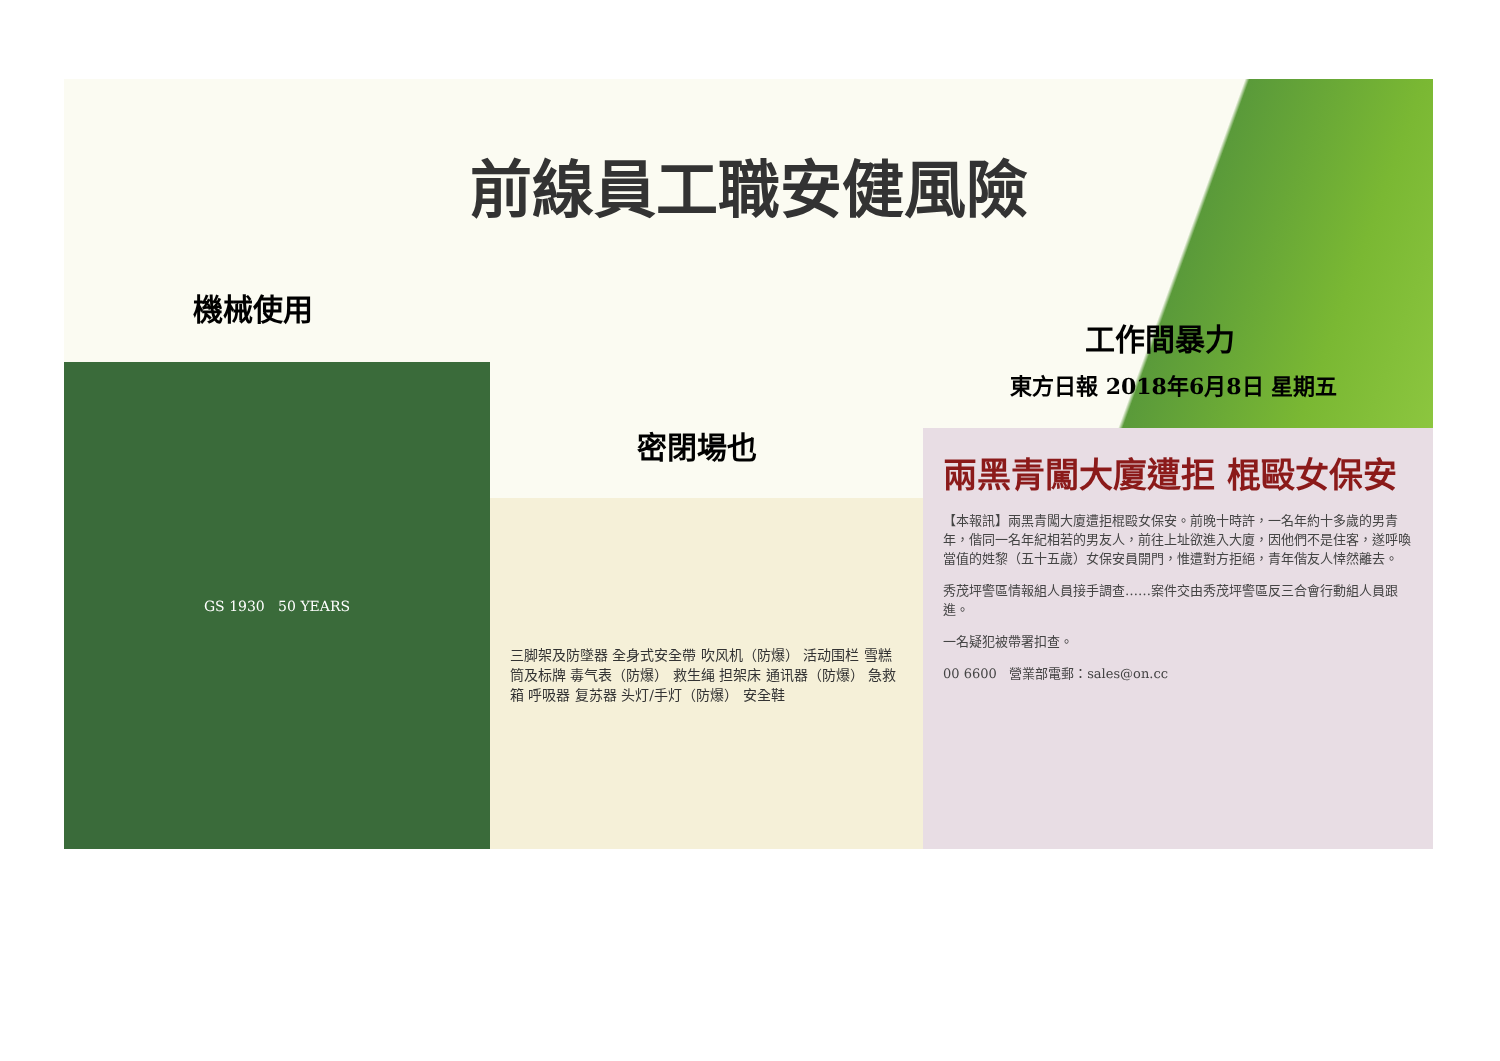前線員工職安健風險
機械使用
工作間暴力
東方日報 2018年6月8日 星期五
密閉場也
GS 1930 50 YEARS
三脚架及防墜器 全身式安全帶 吹风机（防爆） 活动围栏 雪糕筒及标牌 毒气表（防爆） 救生绳 担架床 通讯器（防爆） 急救箱 呼吸器 复苏器 头灯/手灯（防爆） 安全鞋
兩黑青闖大廈遭拒 棍毆女保安
【本報訊】兩黑青闖大廈遭拒棍毆女保安。前晚十時許，一名年約十多歲的男青年，偕同一名年紀相若的男友人，前往上址欲進入大廈，因他們不是住客，遂呼喚當值的姓黎（五十五歲）女保安員開門，惟遭對方拒絕，青年偕友人悻然離去。
秀茂坪警區情報組人員接手調查……案件交由秀茂坪警區反三合會行動組人員跟進。
一名疑犯被帶署扣查。
00 6600 營業部電郵：sales@on.cc